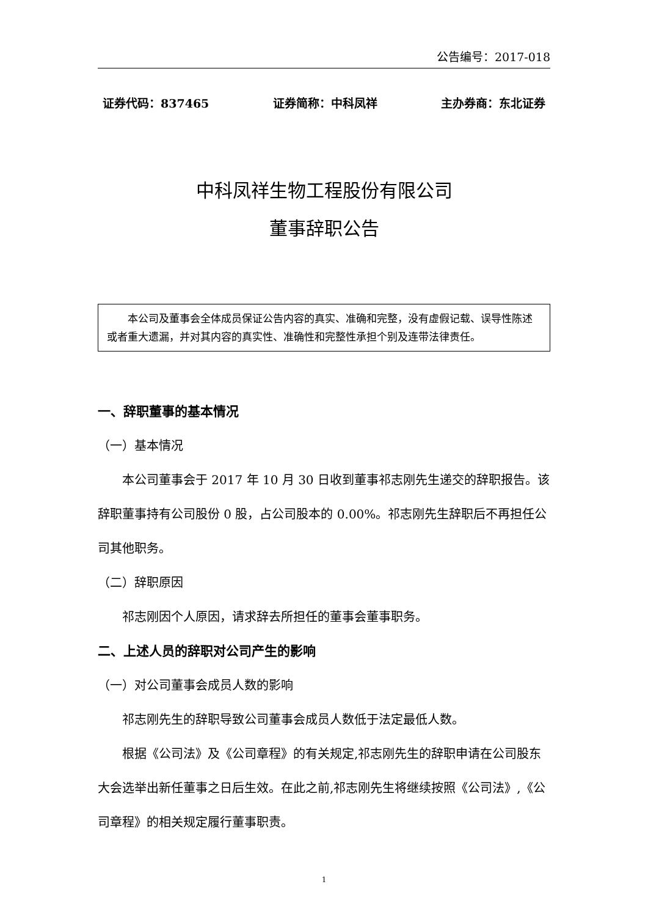公告编号：2017-018
证券代码：837465 证券简称：中科凤祥 主办券商：东北证券
中科凤祥生物工程股份有限公司
董事辞职公告
本公司及董事会全体成员保证公告内容的真实、准确和完整，没有虚假记载、误导性陈述或者重大遗漏，并对其内容的真实性、准确性和完整性承担个别及连带法律责任。
一、辞职董事的基本情况
（一）基本情况
本公司董事会于 2017 年 10 月 30 日收到董事祁志刚先生递交的辞职报告。该辞职董事持有公司股份 0 股，占公司股本的 0.00%。祁志刚先生辞职后不再担任公司其他职务。
（二）辞职原因
祁志刚因个人原因，请求辞去所担任的董事会董事职务。
二、上述人员的辞职对公司产生的影响
（一）对公司董事会成员人数的影响
祁志刚先生的辞职导致公司董事会成员人数低于法定最低人数。
根据《公司法》及《公司章程》的有关规定,祁志刚先生的辞职申请在公司股东大会选举出新任董事之日后生效。在此之前,祁志刚先生将继续按照《公司法》,《公司章程》的相关规定履行董事职责。
1